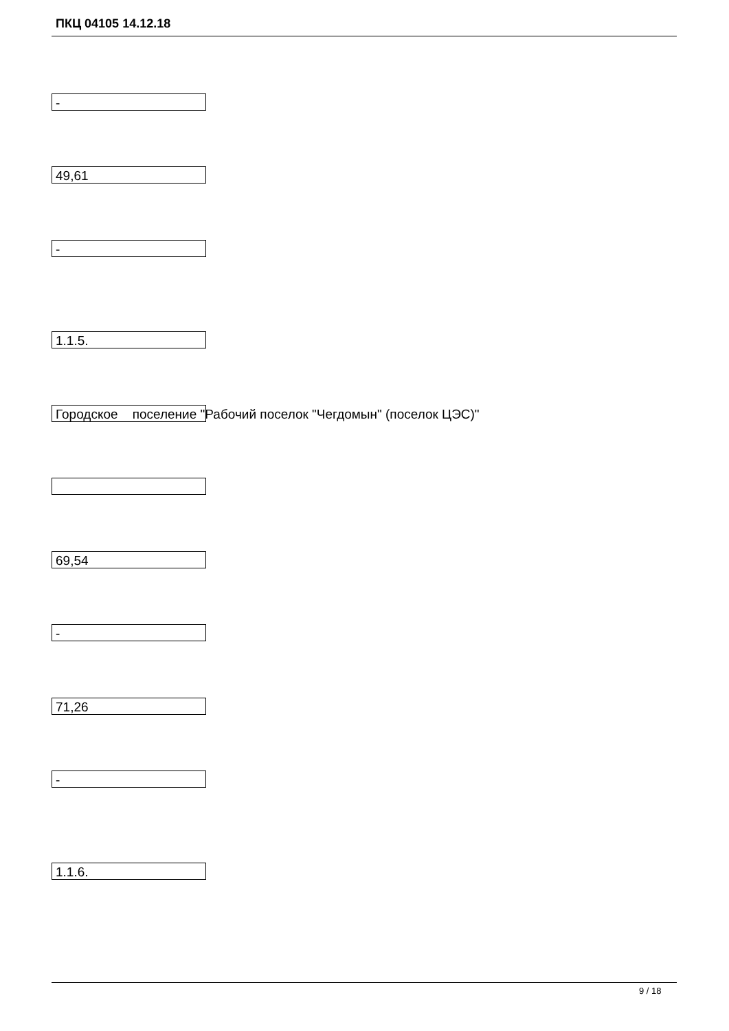ПКЦ 04105 14.12.18
-
49,61
-
1.1.5.
Городское поселение "Рабочий поселок "Чегдомын" (поселок ЦЭС)"
69,54
-
71,26
-
1.1.6.
9 / 18